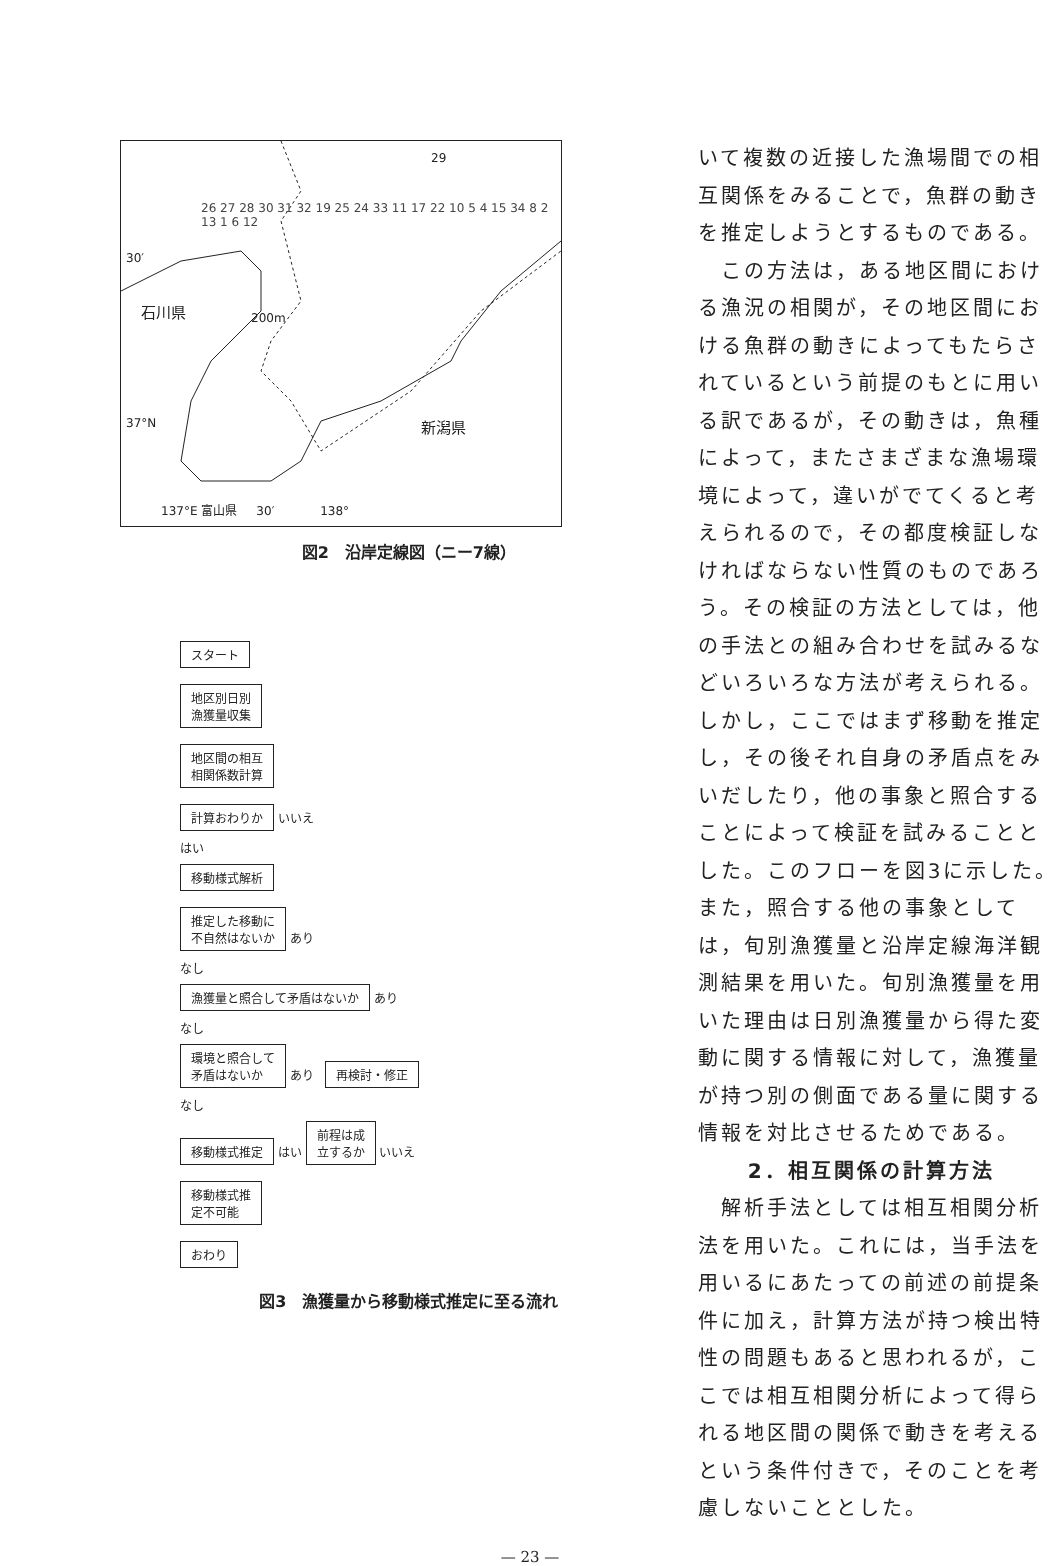29
石川県
新潟県
137°E 富山県 30′ 138°
30′
37°N
200m
26 27 28 30 31 32 19 25 24 33 11 17 22 10 5 4 15 34 8 2 13 1 6 12
図2　沿岸定線図（ニー7線）
スタート
地区別日別
漁獲量収集
地区間の相互
相関係数計算
計算おわりか
いいえ
はい
移動様式解析
推定した移動に
不自然はないか
あり
なし
漁獲量と照合して矛盾はないか
あり
なし
環境と照合して
矛盾はないか
あり
再検討・修正
なし
移動様式推定
はい
前程は成
立するか
いいえ
移動様式推
定不可能
おわり
図3　漁獲量から移動様式推定に至る流れ
いて複数の近接した漁場間での相互関係をみることで，魚群の動きを推定しようとするものである。
　この方法は，ある地区間における漁況の相関が，その地区間における魚群の動きによってもたらされているという前提のもとに用いる訳であるが，その動きは，魚種によって，またさまざまな漁場環境によって，違いがでてくると考えられるので，その都度検証しなければならない性質のものであろう。その検証の方法としては，他の手法との組み合わせを試みるなどいろいろな方法が考えられる。しかし，ここではまず移動を推定し，その後それ自身の矛盾点をみいだしたり，他の事象と照合することによって検証を試みることとした。このフローを図3に示した。また，照合する他の事象としては，旬別漁獲量と沿岸定線海洋観測結果を用いた。旬別漁獲量を用いた理由は日別漁獲量から得た変動に関する情報に対して，漁獲量が持つ別の側面である量に関する情報を対比させるためである。
2．相互関係の計算方法
　解析手法としては相互相関分析法を用いた。これには，当手法を用いるにあたっての前述の前提条件に加え，計算方法が持つ検出特性の問題もあると思われるが，ここでは相互相関分析によって得られる地区間の関係で動きを考えるという条件付きで，そのことを考慮しないこととした。
— 23 —